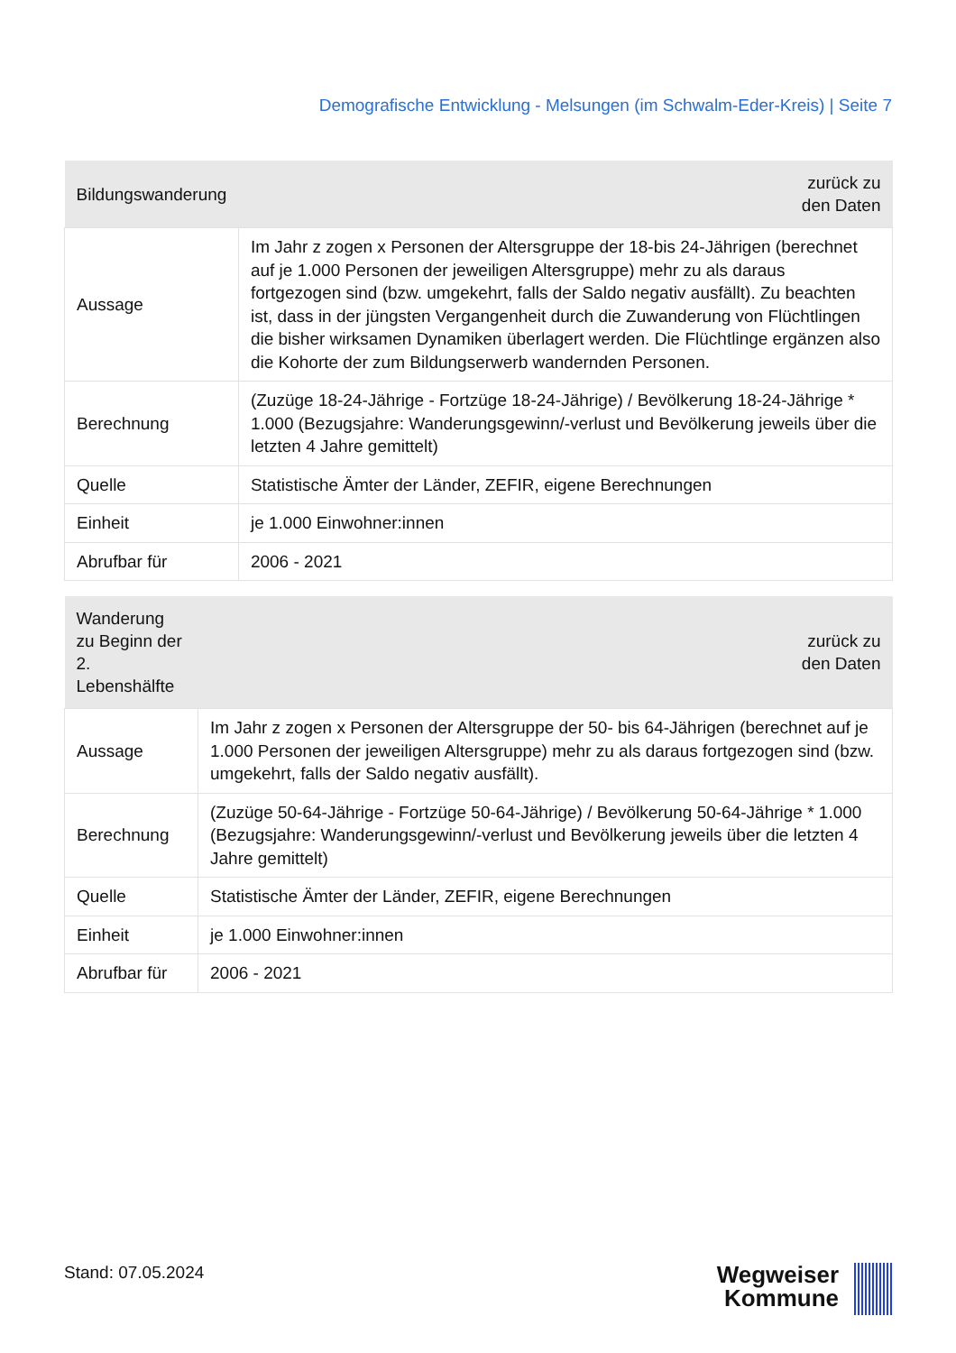Demografische Entwicklung - Melsungen (im Schwalm-Eder-Kreis) | Seite 7
| Bildungswanderung | zurück zu den Daten |
| --- | --- |
| Aussage | Im Jahr z zogen x Personen der Altersgruppe der 18-bis 24-Jährigen (berechnet auf je 1.000 Personen der jeweiligen Altersgruppe) mehr zu als daraus fortgezogen sind (bzw. umgekehrt, falls der Saldo negativ ausfällt). Zu beachten ist, dass in der jüngsten Vergangenheit durch die Zuwanderung von Flüchtlingen die bisher wirksamen Dynamiken überlagert werden. Die Flüchtlinge ergänzen also die Kohorte der zum Bildungserwerb wandernden Personen. |
| Berechnung | (Zuzüge 18-24-Jährige - Fortzüge 18-24-Jährige) / Bevölkerung 18-24-Jährige * 1.000 (Bezugsjahre: Wanderungsgewinn/-verlust und Bevölkerung jeweils über die letzten 4 Jahre gemittelt) |
| Quelle | Statistische Ämter der Länder, ZEFIR, eigene Berechnungen |
| Einheit | je 1.000 Einwohner:innen |
| Abrufbar für | 2006 - 2021 |
| Wanderung zu Beginn der 2. Lebenshälfte | zurück zu den Daten |
| --- | --- |
| Aussage | Im Jahr z zogen x Personen der Altersgruppe der 50- bis 64-Jährigen (berechnet auf je 1.000 Personen der jeweiligen Altersgruppe) mehr zu als daraus fortgezogen sind (bzw. umgekehrt, falls der Saldo negativ ausfällt). |
| Berechnung | (Zuzüge 50-64-Jährige - Fortzüge 50-64-Jährige) / Bevölkerung 50-64-Jährige * 1.000 (Bezugsjahre: Wanderungsgewinn/-verlust und Bevölkerung jeweils über die letzten 4 Jahre gemittelt) |
| Quelle | Statistische Ämter der Länder, ZEFIR, eigene Berechnungen |
| Einheit | je 1.000 Einwohner:innen |
| Abrufbar für | 2006 - 2021 |
Stand: 07.05.2024
Wegweiser
Kommune